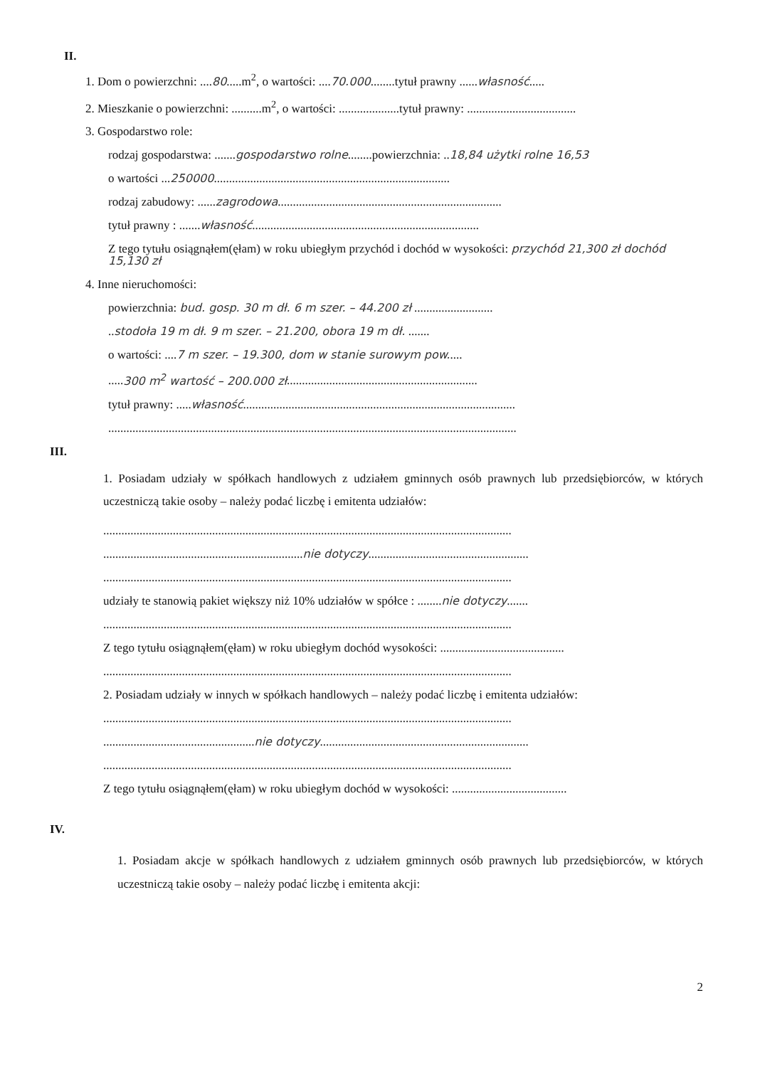II.
1. Dom o powierzchni: ....80.....m<sup>2</sup>, o wartości: ....70.000........tytuł prawny ......własność.....
2. Mieszkanie o powierzchni: ..........m<sup>2</sup>, o wartości: ....................tytuł prawny: ....................................
3. Gospodarstwo role:
rodzaj gospodarstwa: .......gospodarstwo rolne........powierzchnia: ..18,84 użytki rolne 16,53
o wartości ...250000..............................................................................
rodzaj zabudowy: ......zagrodowa..........................................................................
tytuł prawny : .......własność...........................................................................
Z tego tytułu osiągnąłem(ęłam) w roku ubiegłym przychód i dochód w wysokości: przychód 21,300 zł dochód 15,130 zł
4. Inne nieruchomości:
powierzchnia: bud. gosp. 30 m dł. 6 m szer. – 44.200 zł ..........................
..stodoła 19 m dł. 9 m szer. – 21.200, obora 19 m dł. .......
o wartości: ....7 m szer. – 19.300, dom w stanie surowym pow.....
.....300 m<sup>2</sup> wartość – 200.000 zł...............................................................
tytuł prawny: .....własność..........................................................................................
.......................................................................................................................................
III.
1. Posiadam udziały w spółkach handlowych z udziałem gminnych osób prawnych lub przedsiębiorców, w których uczestniczą takie osoby – należy podać liczbę i emitenta udziałów:
.......................................................................................................................................
..................................................................nie dotyczy.....................................................
.......................................................................................................................................
udziały te stanowią pakiet większy niż 10% udziałów w spółce : ........nie dotyczy.......
.......................................................................................................................................
Z tego tytułu osiągnąłem(ęłam) w roku ubiegłym dochód wysokości: .........................................
.......................................................................................................................................
2. Posiadam udziały w innych w spółkach handlowych – należy podać liczbę i emitenta udziałów:
.......................................................................................................................................
..................................................nie dotyczy.....................................................................
.......................................................................................................................................
Z tego tytułu osiągnąłem(ęłam) w roku ubiegłym dochód w wysokości: ......................................
IV.
1. Posiadam akcje w spółkach handlowych z udziałem gminnych osób prawnych lub przedsiębiorców, w których uczestniczą takie osoby – należy podać liczbę i emitenta akcji:
2